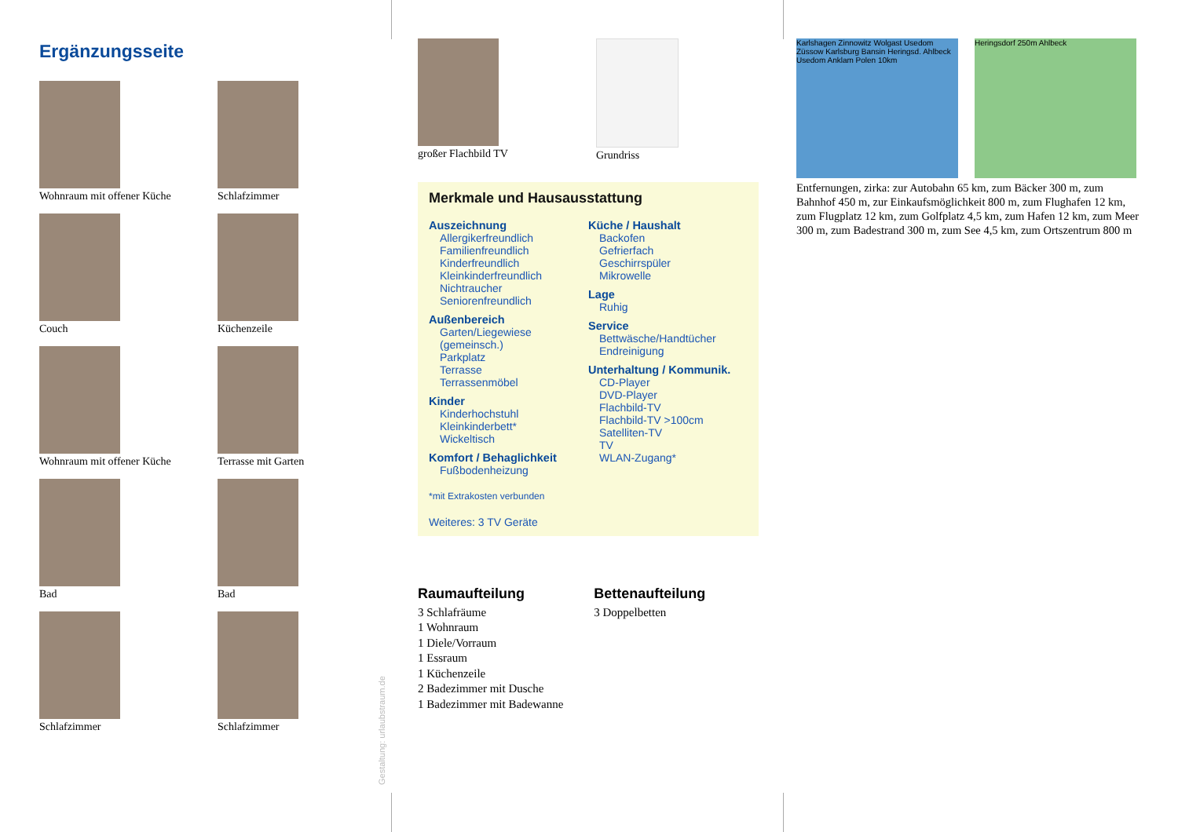Ergänzungsseite
Wohnraum mit offener Küche
Schlafzimmer
Couch
Küchenzeile
Wohnraum mit offener Küche
Terrasse mit Garten
Bad
Bad
Schlafzimmer
Schlafzimmer
Gestaltung: urlaubstraum.de
großer Flachbild TV Grundriss
Merkmale und Hausausstattung
Auszeichnung
Allergikerfreundlich
Familienfreundlich
Kinderfreundlich
Kleinkinderfreundlich
Nichtraucher
Seniorenfreundlich
Außenbereich
Garten/Liegewiese (gemeinsch.)
Parkplatz
Terrasse
Terrassenmöbel
Kinder
Kinderhochstuhl
Kleinkinderbett*
Wickeltisch
Komfort / Behaglichkeit
Fußbodenheizung
Küche / Haushalt
Backofen
Gefrierfach
Geschirrspüler
Mikrowelle
Lage
Ruhig
Service
Bettwäsche/Handtücher
Endreinigung
Unterhaltung / Kommunik.
CD-Player
DVD-Player
Flachbild-TV
Flachbild-TV >100cm
Satelliten-TV
TV
WLAN-Zugang*
*mit Extrakosten verbunden
Weiteres: 3 TV Geräte
Raumaufteilung
3 Schlafräume
1 Wohnraum
1 Diele/Vorraum
1 Essraum
1 Küchenzeile
2 Badezimmer mit Dusche
1 Badezimmer mit Badewanne
Bettenaufteilung
3 Doppelbetten
Karlshagen Zinnowitz Wolgast Usedom Züssow Karlsburg Bansin Heringsd. Ahlbeck Usedom Anklam Polen 10km
Heringsdorf 250m Ahlbeck
Entfernungen, zirka: zur Autobahn 65 km, zum Bäcker 300 m, zum Bahnhof 450 m, zur Einkaufsmöglichkeit 800 m, zum Flughafen 12 km, zum Flugplatz 12 km, zum Golfplatz 4,5 km, zum Hafen 12 km, zum Meer 300 m, zum Badestrand 300 m, zum See 4,5 km, zum Ortszentrum 800 m